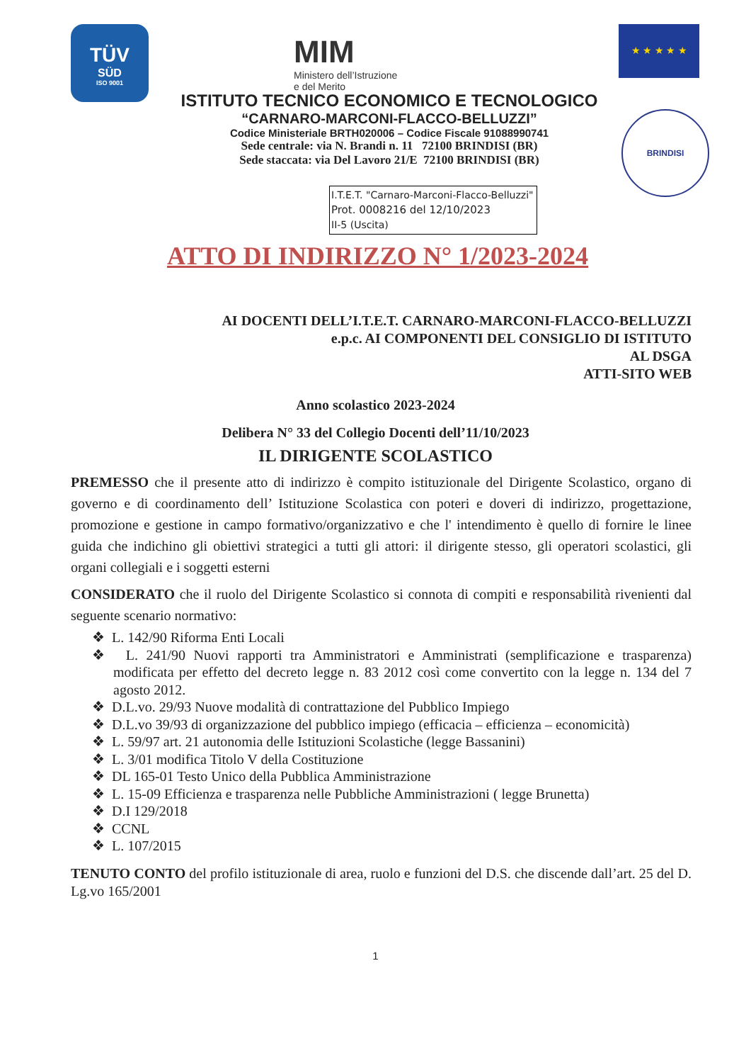TÜV
SÜD
ISO 9001
MIM
Ministero dell’Istruzione
e del Merito
★ ★ ★ ★ ★
ISTITUTO TECNICO ECONOMICO E TECNOLOGICO
“CARNARO-MARCONI-FLACCO-BELLUZZI”
Codice Ministeriale BRTH020006 – Codice Fiscale 91088990741
Sede centrale: via N. Brandi n. 11 72100 BRINDISI (BR)
Sede staccata: via Del Lavoro 21/E 72100 BRINDISI (BR)
BRINDISI
I.T.E.T. "Carnaro-Marconi-Flacco-Belluzzi"
Prot. 0008216 del 12/10/2023
II-5 (Uscita)
ATTO DI INDIRIZZO N° 1/2023-2024
AI DOCENTI DELL’I.T.E.T. CARNARO-MARCONI-FLACCO-BELLUZZI
e.p.c. AI COMPONENTI DEL CONSIGLIO DI ISTITUTO
AL DSGA
ATTI-SITO WEB
Anno scolastico 2023-2024
Delibera N° 33 del Collegio Docenti dell’11/10/2023
IL DIRIGENTE SCOLASTICO
PREMESSO che il presente atto di indirizzo è compito istituzionale del Dirigente Scolastico, organo di governo e di coordinamento dell’ Istituzione Scolastica con poteri e doveri di indirizzo, progettazione, promozione e gestione in campo formativo/organizzativo e che l' intendimento è quello di fornire le linee guida che indichino gli obiettivi strategici a tutti gli attori: il dirigente stesso, gli operatori scolastici, gli organi collegiali e i soggetti esterni
CONSIDERATO che il ruolo del Dirigente Scolastico si connota di compiti e responsabilità rivenienti dal seguente scenario normativo:
❖ L. 142/90 Riforma Enti Locali
❖ L. 241/90 Nuovi rapporti tra Amministratori e Amministrati (semplificazione e trasparenza) modificata per effetto del decreto legge n. 83 2012 così come convertito con la legge n. 134 del 7 agosto 2012.
❖ D.L.vo. 29/93 Nuove modalità di contrattazione del Pubblico Impiego
❖ D.L.vo 39/93 di organizzazione del pubblico impiego (efficacia – efficienza – economicità)
❖ L. 59/97 art. 21 autonomia delle Istituzioni Scolastiche (legge Bassanini)
❖ L. 3/01 modifica Titolo V della Costituzione
❖ DL 165-01 Testo Unico della Pubblica Amministrazione
❖ L. 15-09 Efficienza e trasparenza nelle Pubbliche Amministrazioni ( legge Brunetta)
❖ D.I 129/2018
❖ CCNL
❖ L. 107/2015
TENUTO CONTO del profilo istituzionale di area, ruolo e funzioni del D.S. che discende dall’art. 25 del D. Lg.vo 165/2001
1